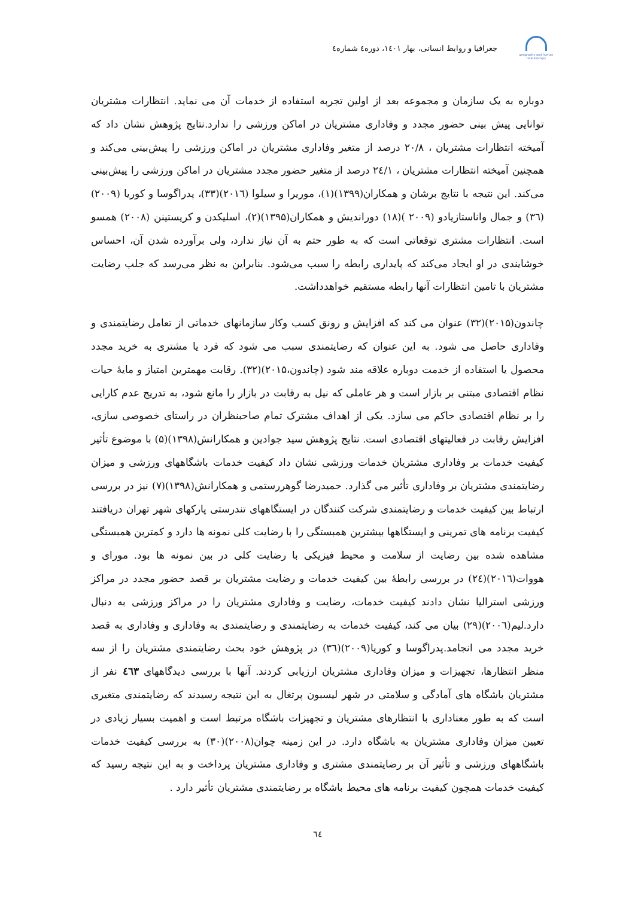geography and human relationships
جغرافیا و روابط انسانی، بهار ۱٤۰۱، دوره٤ شماره٤
دوباره به یک سازمان و مجموعه بعد از اولین تجربه استفاده از خدمات آن می نماید. انتظارات مشتریان توانایی پیش بینی حضور مجدد و وفاداری مشتریان در اماکن ورزشی را ندارد.نتایج پژوهش نشان داد که آمیخته انتظارات مشتریان ، ۲۰/۸ درصد از متغیر وفاداری مشتریان در اماکن ورزشی را پیش‌بینی می‌کند و همچنین آمیخته انتظارات مشتریان ، ۲٤/۱ درصد از متغیر حضور مجدد مشتریان در اماکن ورزشی را پیش‌بینی می‌کند. این نتیجه با نتایج برشان و همکاران(۱۳۹۹)(۱)، موریرا و سیلوا (۲۰۱٦)(۳۳)، پدراگوسا و کوریا (۲۰۰۹)(۳٦) و جمال واناستازیادو (۲۰۰۹ )(۱۸) دوراندیش و همکاران(۱۳۹۵)(۲)، اسلیکدن و کریستینن (۲۰۰۸) همسو است. انتظارات مشتری توقعاتی است که به طور حتم به آن نیاز ندارد، ولی برآورده شدن آن، احساس خوشایندی در او ایجاد می‌کند که پایداری رابطه را سبب می‌شود. بنابراین به نظر می‌رسد که جلب رضایت مشتریان با تامین انتظارات آنها رابطه مستقیم خواهدداشت.
چاندون(۲۰۱۵)(۳۲) عنوان می کند که افزایش و رونق کسب وکار سازمانهای خدماتی از تعامل رضایتمندی و وفاداری حاصل می شود. به این عنوان که رضایتمندی سبب می شود که فرد یا مشتری به خرید مجدد محصول یا استفاده از خدمت دوباره علاقه مند شود (چاندون،۲۰۱۵)(۳۲). رقابت مهمترین امتیاز و مایهٔ حیات نظام اقتصادی مبتنی بر بازار است و هر عاملی که نیل به رقابت در بازار را مانع شود، به تدریج عدم کارایی را بر نظام اقتصادی حاکم می سازد. یکی از اهداف مشترک تمام صاحبنظران در راستای خصوصی سازی، افزایش رقابت در فعالیتهای اقتصادی است. نتایج پژوهش سید جوادین و همکارانش(۱۳۹۸)(۵) با موضوع تأثیر کیفیت خدمات بر وفاداری مشتریان خدمات ورزشی نشان داد کیفیت خدمات باشگاههای ورزشی و میزان رضایتمندی مشتریان بر وفاداری تأثیر می گذارد. حمیدرضا گوهررستمی و همکارانش(۱۳۹۸)(۷) نیز در بررسی ارتباط بین کیفیت خدمات و رضایتمندی شرکت کنندگان در ایستگاههای تندرستی پارکهای شهر تهران دریافتند کیفیت برنامه های تمرینی و ایستگاهها بیشترین همبستگی را با رضایت کلی نمونه ها دارد و کمترین همبستگی مشاهده شده بین رضایت از سلامت و محیط فیزیکی با رضایت کلی در بین نمونه ها بود. مورای و هووات(۲۰۱٦)(۲٤) در بررسی رابطهٔ بین کیفیت خدمات و رضایت مشتریان بر قصد حضور مجدد در مراکز ورزشی استرالیا نشان دادند کیفیت خدمات، رضایت و وفاداری مشتریان را در مراکز ورزشی به دنبال دارد.لیم(۲۰۰٦)(۲۹) بیان می کند، کیفیت خدمات به رضایتمندی و رضایتمندی به وفاداری و وفاداری به قصد خرید مجدد می انجامد.پدراگوسا و کوریا(۲۰۰۹)(۳٦) در پژوهش خود بحث رضایتمندی مشتریان را از سه منظر انتظارها، تجهیزات و میزان وفاداری مشتریان ارزیابی کردند. آنها با بررسی دیدگاههای ٤٦۳ نفر از مشتریان باشگاه های آمادگی و سلامتی در شهر لیسبون پرتغال به این نتیجه رسیدند که رضایتمندی متغیری است که به طور معناداری با انتظارهای مشتریان و تجهیزات باشگاه مرتبط است و اهمیت بسیار زیادی در تعیین میزان وفاداری مشتریان به باشگاه دارد. در این زمینه چوان(۲۰۰۸)(۳۰) به بررسی کیفیت خدمات باشگاههای ورزشی و تأثیر آن بر رضایتمندی مشتری و وفاداری مشتریان پرداخت و به این نتیجه رسید که کیفیت خدمات همچون کیفیت برنامه های محیط باشگاه بر رضایتمندی مشتریان تأثیر دارد .
٦٤